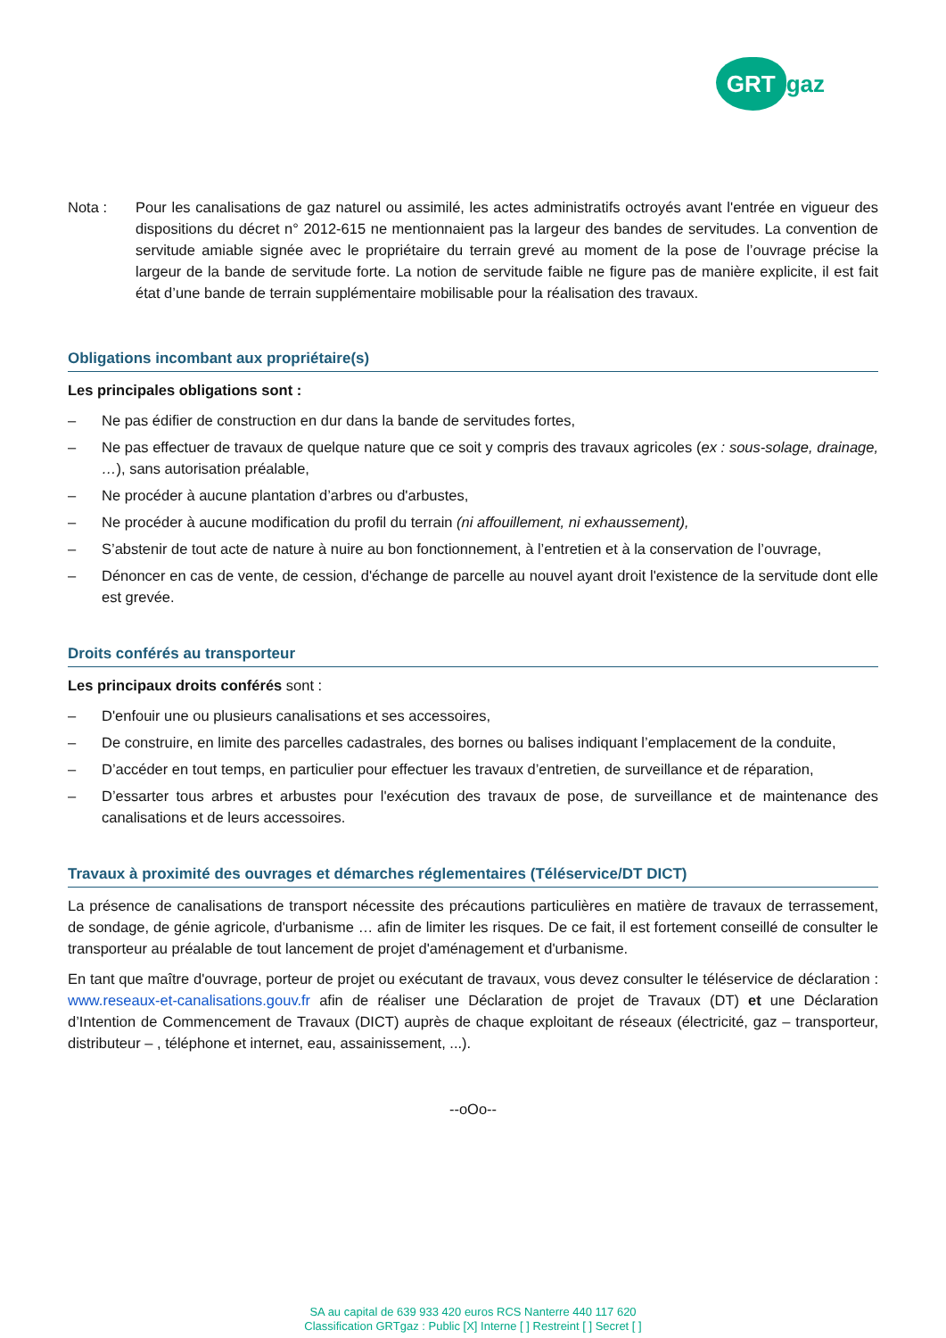GRT gaz
Nota : Pour les canalisations de gaz naturel ou assimilé, les actes administratifs octroyés avant l'entrée en vigueur des dispositions du décret n° 2012-615 ne mentionnaient pas la largeur des bandes de servitudes. La convention de servitude amiable signée avec le propriétaire du terrain grevé au moment de la pose de l’ouvrage précise la largeur de la bande de servitude forte. La notion de servitude faible ne figure pas de manière explicite, il est fait état d’une bande de terrain supplémentaire mobilisable pour la réalisation des travaux.
Obligations incombant aux propriétaire(s)
Les principales obligations sont :
– Ne pas édifier de construction en dur dans la bande de servitudes fortes,
– Ne pas effectuer de travaux de quelque nature que ce soit y compris des travaux agricoles (ex : sous-solage, drainage, …), sans autorisation préalable,
– Ne procéder à aucune plantation d’arbres ou d'arbustes,
– Ne procéder à aucune modification du profil du terrain (ni affouillement, ni exhaussement),
– S’abstenir de tout acte de nature à nuire au bon fonctionnement, à l’entretien et à la conservation de l’ouvrage,
– Dénoncer en cas de vente, de cession, d'échange de parcelle au nouvel ayant droit l'existence de la servitude dont elle est grevée.
Droits conférés au transporteur
Les principaux droits conférés sont :
– D'enfouir une ou plusieurs canalisations et ses accessoires,
– De construire, en limite des parcelles cadastrales, des bornes ou balises indiquant l’emplacement de la conduite,
– D’accéder en tout temps, en particulier pour effectuer les travaux d’entretien, de surveillance et de réparation,
– D’essarter tous arbres et arbustes pour l'exécution des travaux de pose, de surveillance et de maintenance des canalisations et de leurs accessoires.
Travaux à proximité des ouvrages et démarches réglementaires (Téléservice/DT DICT)
La présence de canalisations de transport nécessite des précautions particulières en matière de travaux de terrassement, de sondage, de génie agricole, d'urbanisme … afin de limiter les risques. De ce fait, il est fortement conseillé de consulter le transporteur au préalable de tout lancement de projet d'aménagement et d'urbanisme.
En tant que maître d'ouvrage, porteur de projet ou exécutant de travaux, vous devez consulter le téléservice de déclaration : www.reseaux-et-canalisations.gouv.fr afin de réaliser une Déclaration de projet de Travaux (DT) et une Déclaration d’Intention de Commencement de Travaux (DICT) auprès de chaque exploitant de réseaux (électricité, gaz – transporteur, distributeur – , téléphone et internet, eau, assainissement, ...).
--oOo--
SA au capital de 639 933 420 euros RCS Nanterre 440 117 620
Classification GRTgaz : Public [X] Interne [ ] Restreint [ ] Secret [ ]